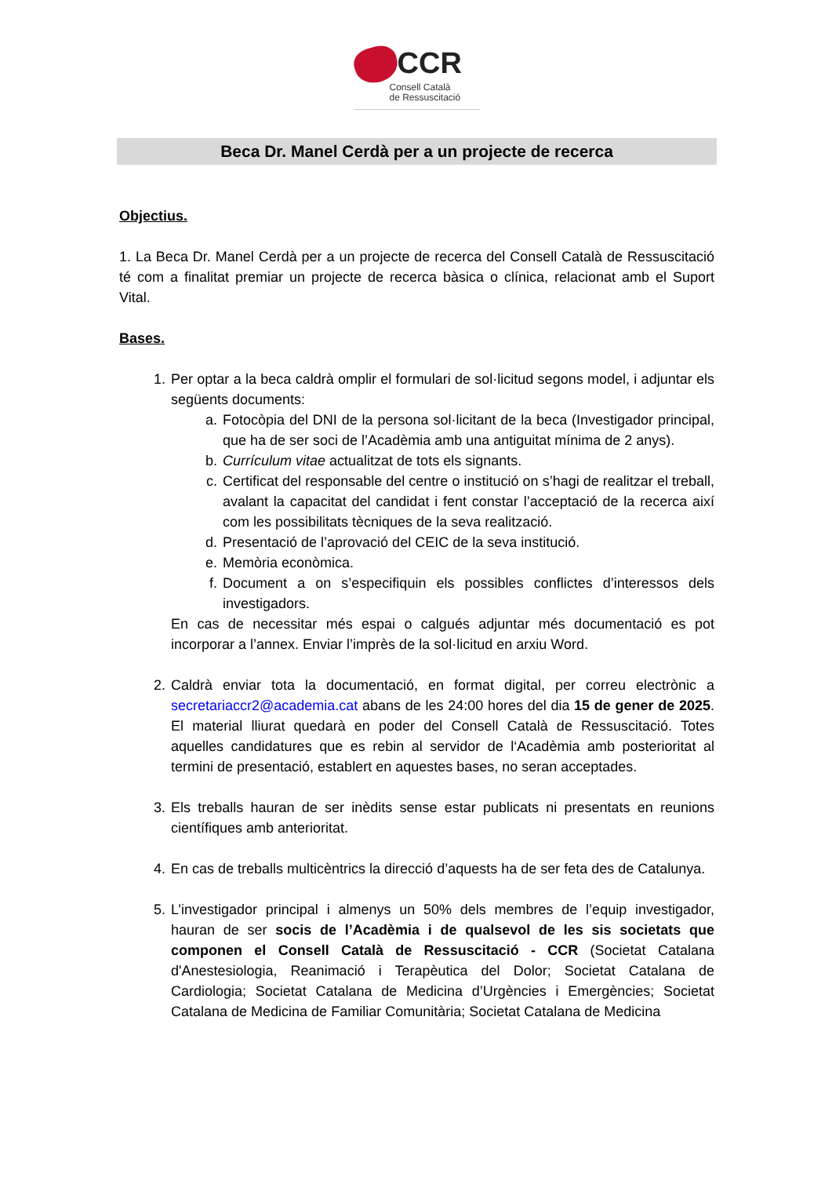CCR
Consell Català
de Ressuscitació
Beca Dr. Manel Cerdà per a un projecte de recerca
Objectius.
1. La Beca Dr. Manel Cerdà per a un projecte de recerca del Consell Català de Ressuscitació té com a finalitat premiar un projecte de recerca bàsica o clínica, relacionat amb el Suport Vital.
Bases.
1. Per optar a la beca caldrà omplir el formulari de sol·licitud segons model, i adjuntar els següents documents:
a. Fotocòpia del DNI de la persona sol·licitant de la beca (Investigador principal, que ha de ser soci de l’Acadèmia amb una antiguitat mínima de 2 anys).
b. Currículum vitae actualitzat de tots els signants.
c. Certificat del responsable del centre o institució on s’hagi de realitzar el treball, avalant la capacitat del candidat i fent constar l’acceptació de la recerca així com les possibilitats tècniques de la seva realització.
d. Presentació de l’aprovació del CEIC de la seva institució.
e. Memòria econòmica.
f. Document a on s’especifiquin els possibles conflictes d’interessos dels investigadors.
En cas de necessitar més espai o calgués adjuntar més documentació es pot incorporar a l’annex. Enviar l’imprès de la sol·licitud en arxiu Word.
2. Caldrà enviar tota la documentació, en format digital, per correu electrònic a secretariaccr2@academia.cat abans de les 24:00 hores del dia 15 de gener de 2025. El material lliurat quedarà en poder del Consell Català de Ressuscitació. Totes aquelles candidatures que es rebin al servidor de l‘Acadèmia amb posterioritat al termini de presentació, establert en aquestes bases, no seran acceptades.
3. Els treballs hauran de ser inèdits sense estar publicats ni presentats en reunions científiques amb anterioritat.
4. En cas de treballs multicèntrics la direcció d’aquests ha de ser feta des de Catalunya.
5. L’investigador principal i almenys un 50% dels membres de l’equip investigador, hauran de ser socis de l’Acadèmia i de qualsevol de les sis societats que componen el Consell Català de Ressuscitació - CCR (Societat Catalana d'Anestesiologia, Reanimació i Terapèutica del Dolor; Societat Catalana de Cardiologia; Societat Catalana de Medicina d’Urgències i Emergències; Societat Catalana de Medicina de Familiar Comunitària; Societat Catalana de Medicina